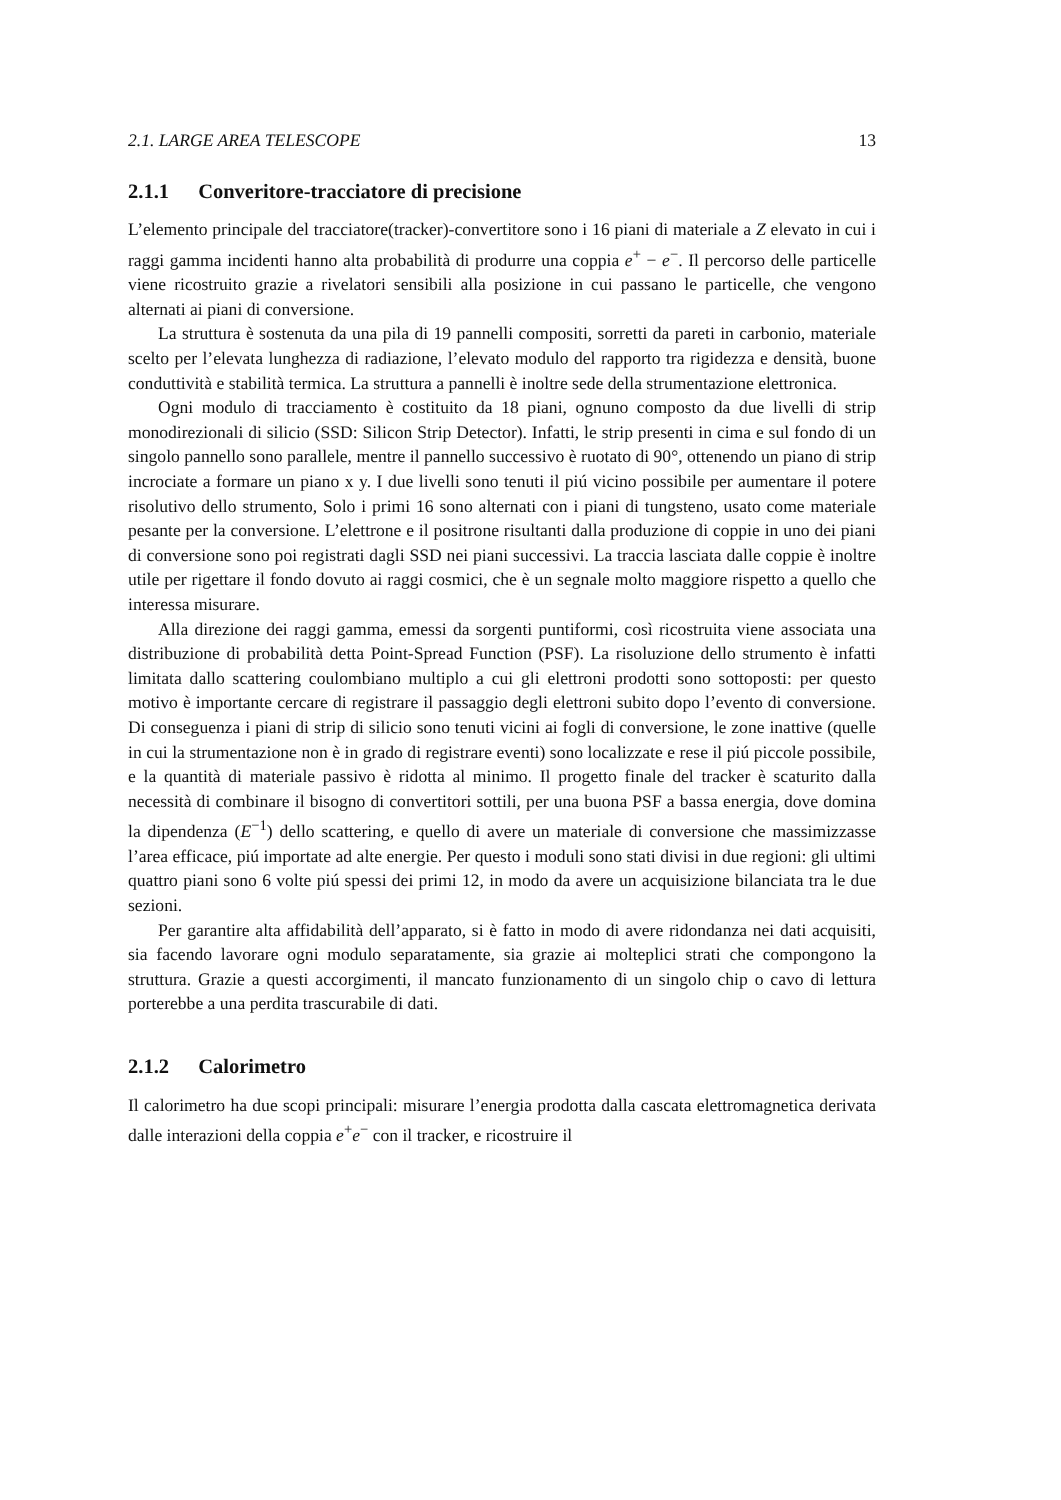2.1. LARGE AREA TELESCOPE 13
2.1.1 Converitore-tracciatore di precisione
L’elemento principale del tracciatore(tracker)-convertitore sono i 16 piani di materiale a Z elevato in cui i raggi gamma incidenti hanno alta probabilità di produrre una coppia e<sup>+</sup> − e<sup>−</sup>. Il percorso delle particelle viene ricostruito grazie a rivelatori sensibili alla posizione in cui passano le particelle, che vengono alternati ai piani di conversione.
La struttura è sostenuta da una pila di 19 pannelli compositi, sorretti da pareti in carbonio, materiale scelto per l’elevata lunghezza di radiazione, l’elevato modulo del rapporto tra rigidezza e densità, buone conduttività e stabilità termica. La struttura a pannelli è inoltre sede della strumentazione elettronica.
Ogni modulo di tracciamento è costituito da 18 piani, ognuno composto da due livelli di strip monodirezionali di silicio (SSD: Silicon Strip Detector). Infatti, le strip presenti in cima e sul fondo di un singolo pannello sono parallele, mentre il pannello successivo è ruotato di 90°, ottenendo un piano di strip incrociate a formare un piano x y. I due livelli sono tenuti il piú vicino possibile per aumentare il potere risolutivo dello strumento, Solo i primi 16 sono alternati con i piani di tungsteno, usato come materiale pesante per la conversione. L’elettrone e il positrone risultanti dalla produzione di coppie in uno dei piani di conversione sono poi registrati dagli SSD nei piani successivi. La traccia lasciata dalle coppie è inoltre utile per rigettare il fondo dovuto ai raggi cosmici, che è un segnale molto maggiore rispetto a quello che interessa misurare.
Alla direzione dei raggi gamma, emessi da sorgenti puntiformi, così ricostruita viene associata una distribuzione di probabilità detta Point-Spread Function (PSF). La risoluzione dello strumento è infatti limitata dallo scattering coulombiano multiplo a cui gli elettroni prodotti sono sottoposti: per questo motivo è importante cercare di registrare il passaggio degli elettroni subito dopo l’evento di conversione. Di conseguenza i piani di strip di silicio sono tenuti vicini ai fogli di conversione, le zone inattive (quelle in cui la strumentazione non è in grado di registrare eventi) sono localizzate e rese il piú piccole possibile, e la quantità di materiale passivo è ridotta al minimo. Il progetto finale del tracker è scaturito dalla necessità di combinare il bisogno di convertitori sottili, per una buona PSF a bassa energia, dove domina la dipendenza (E<sup>−1</sup>) dello scattering, e quello di avere un materiale di conversione che massimizzasse l’area efficace, piú importate ad alte energie. Per questo i moduli sono stati divisi in due regioni: gli ultimi quattro piani sono 6 volte piú spessi dei primi 12, in modo da avere un acquisizione bilanciata tra le due sezioni.
Per garantire alta affidabilità dell’apparato, si è fatto in modo di avere ridondanza nei dati acquisiti, sia facendo lavorare ogni modulo separatamente, sia grazie ai molteplici strati che compongono la struttura. Grazie a questi accorgimenti, il mancato funzionamento di un singolo chip o cavo di lettura porterebbe a una perdita trascurabile di dati.
2.1.2 Calorimetro
Il calorimetro ha due scopi principali: misurare l’energia prodotta dalla cascata elettromagnetica derivata dalle interazioni della coppia e<sup>+</sup>e<sup>−</sup> con il tracker, e ricostruire il